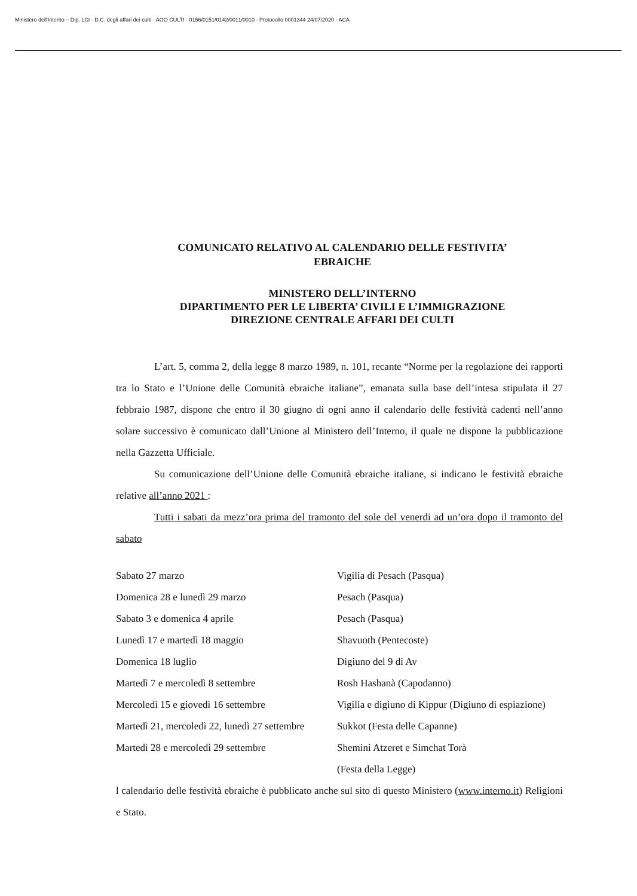Ministero dell'Interno – Dip. LCI - D.C. degli affari dei culti - AOO CULTI - 0156/0151/0142/0011/0010 - Protocollo 0001344 24/07/2020 - ACA
COMUNICATO RELATIVO AL CALENDARIO DELLE FESTIVITA’
EBRAICHE
MINISTERO DELL’INTERNO
DIPARTIMENTO PER LE LIBERTA’ CIVILI E L’IMMIGRAZIONE
DIREZIONE CENTRALE AFFARI DEI CULTI
L’art. 5, comma 2, della legge 8 marzo 1989, n. 101, recante “Norme per la regolazione dei rapporti tra lo Stato e l’Unione delle Comunità ebraiche italiane”, emanata sulla base dell’intesa stipulata il 27 febbraio 1987, dispone che entro il 30 giugno di ogni anno il calendario delle festività cadenti nell’anno solare successivo è comunicato dall’Unione al Ministero dell’Interno, il quale ne dispone la pubblicazione nella Gazzetta Ufficiale.
Su comunicazione dell’Unione delle Comunità ebraiche italiane, si indicano le festività ebraiche relative all’anno 2021 :
Tutti i sabati da mezz’ora prima del tramonto del sole del venerdi ad un’ora dopo il tramonto del sabato
| Sabato 27 marzo | Vigilia di Pesach (Pasqua) |
| Domenica 28 e lunedì 29 marzo | Pesach (Pasqua) |
| Sabato 3 e domenica 4 aprile | Pesach (Pasqua) |
| Lunedì 17 e martedì 18 maggio | Shavuoth (Pentecoste) |
| Domenica 18 luglio | Digiuno del 9 di Av |
| Martedì 7 e mercoledì 8 settembre | Rosh Hashanà (Capodanno) |
| Mercoledì 15 e giovedì 16 settembre | Vigilia e digiuno di Kippur (Digiuno di espiazione) |
| Martedì 21, mercoledì 22, lunedì 27 settembre | Sukkot (Festa delle Capanne) |
| Martedì 28 e mercoledì 29 settembre | Shemini Atzeret e Simchat Torà (Festa della Legge) |
l calendario delle festività ebraiche è pubblicato anche sul sito di questo Ministero (www.interno.it) Religioni e Stato.